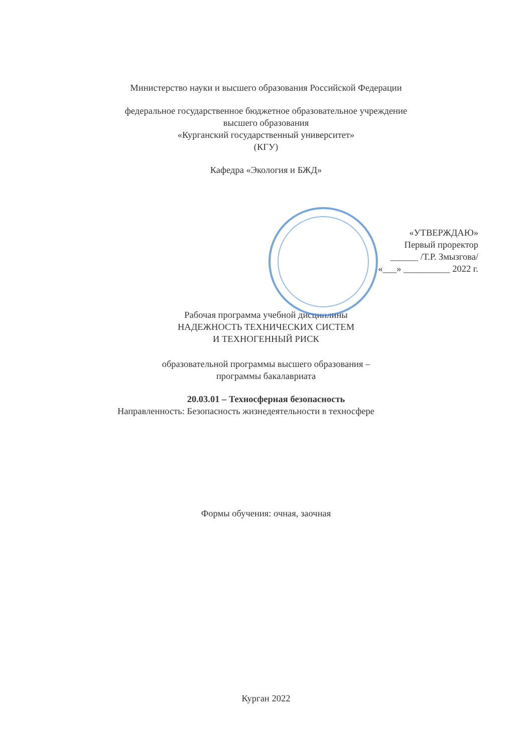Министерство науки и высшего образования Российской Федерации
федеральное государственное бюджетное образовательное учреждение
высшего образования
«Курганский государственный университет»
(КГУ)
Кафедра «Экология и БЖД»
«УТВЕРЖДАЮ»
Первый проректор
______ /Т.Р. Змызгова/
«___» __________ 2022 г.
Рабочая программа учебной дисциплины
НАДЕЖНОСТЬ ТЕХНИЧЕСКИХ СИСТЕМ
И ТЕХНОГЕННЫЙ РИСК
образовательной программы высшего образования –
программы бакалавриата
20.03.01 – Техносферная безопасность
Направленность: Безопасность жизнедеятельности в техносфере
Формы обучения: очная, заочная
Курган 2022